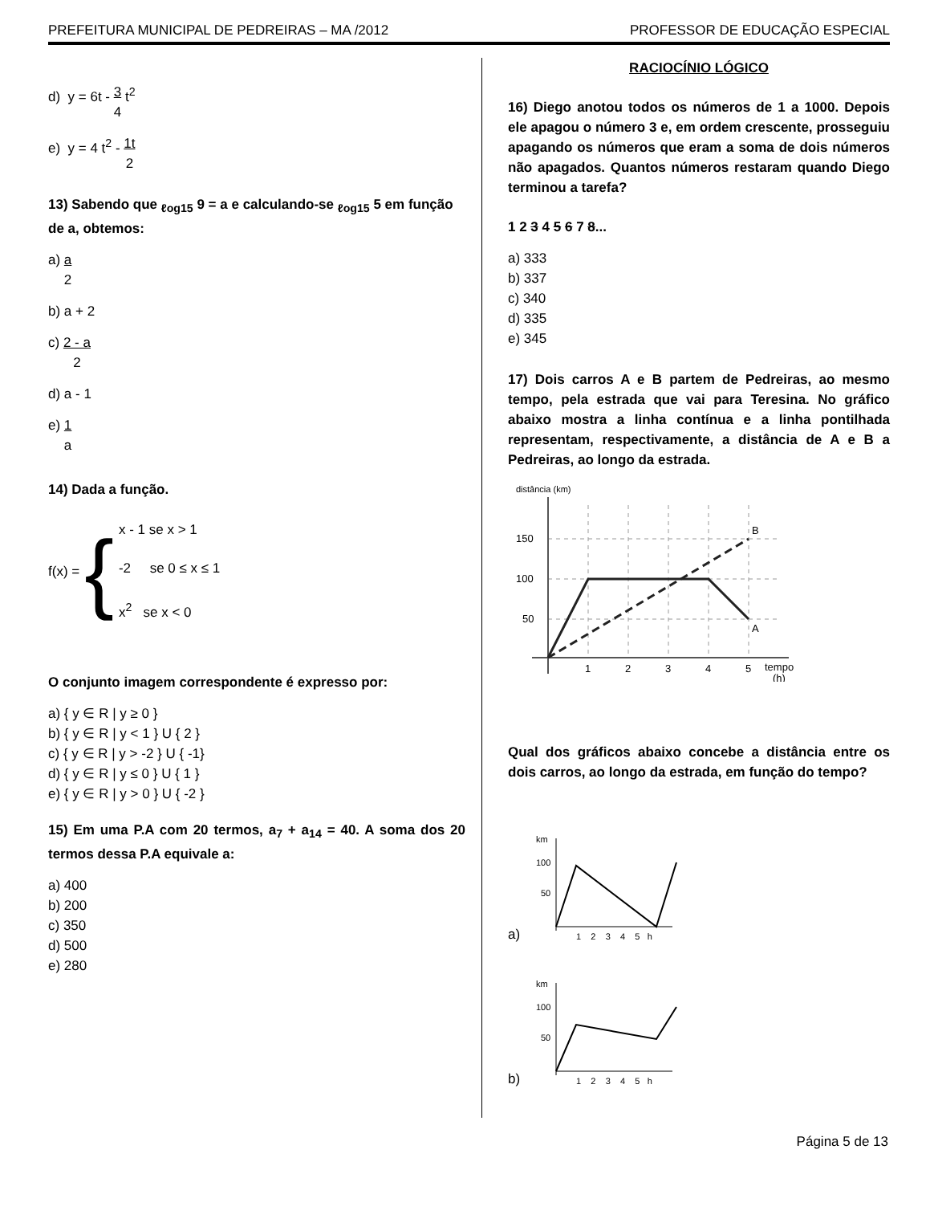PREFEITURA MUNICIPAL DE PEDREIRAS – MA /2012 PROFESSOR DE EDUCAÇÃO ESPECIAL
d) y = 6t - 3
4 t<sup>2</sup>
e) y = 4 t<sup>2</sup> - 1t
2
13) Sabendo que <sub>ℓog15</sub> 9 = a e calculando-se <sub>ℓog15</sub> 5 em função de a, obtemos:
a) a
2
b) a + 2
c) 2 - a
2
d) a - 1
e) 1
a
14) Dada a função.
f(x) = {
x - 1 se x > 1
-2 se 0 ≤ x ≤ 1
x<sup>2</sup> se x < 0
O conjunto imagem correspondente é expresso por:
a) { y ∈ R | y ≥ 0 }
b) { y ∈ R | y < 1 } U { 2 }
c) { y ∈ R | y > -2 } U { -1}
d) { y ∈ R | y ≤ 0 } U { 1 }
e) { y ∈ R | y > 0 } U { -2 }
15) Em uma P.A com 20 termos, a<sub>7</sub> + a<sub>14</sub> = 40. A soma dos 20 termos dessa P.A equivale a:
a) 400
b) 200
c) 350
d) 500
e) 280
RACIOCÍNIO LÓGICO
16) Diego anotou todos os números de 1 a 1000. Depois ele apagou o número 3 e, em ordem crescente, prosseguiu apagando os números que eram a soma de dois números não apagados. Quantos números restaram quando Diego terminou a tarefa?
1 2 3 4 5 6 7 8...
a) 333
b) 337
c) 340
d) 335
e) 345
17) Dois carros A e B partem de Pedreiras, ao mesmo tempo, pela estrada que vai para Teresina. No gráfico abaixo mostra a linha contínua e a linha pontilhada representam, respectivamente, a distância de A e B a Pedreiras, ao longo da estrada.
150
100
50
1
2
3
4
5
tempo
(h)
B
A
distância (km)
Qual dos gráficos abaixo concebe a distância entre os dois carros, ao longo da estrada, em função do tempo?
a)
100
50
1 2 3 4 5 h
km
b)
100
50
1 2 3 4 5 h
km
Página 5 de 13